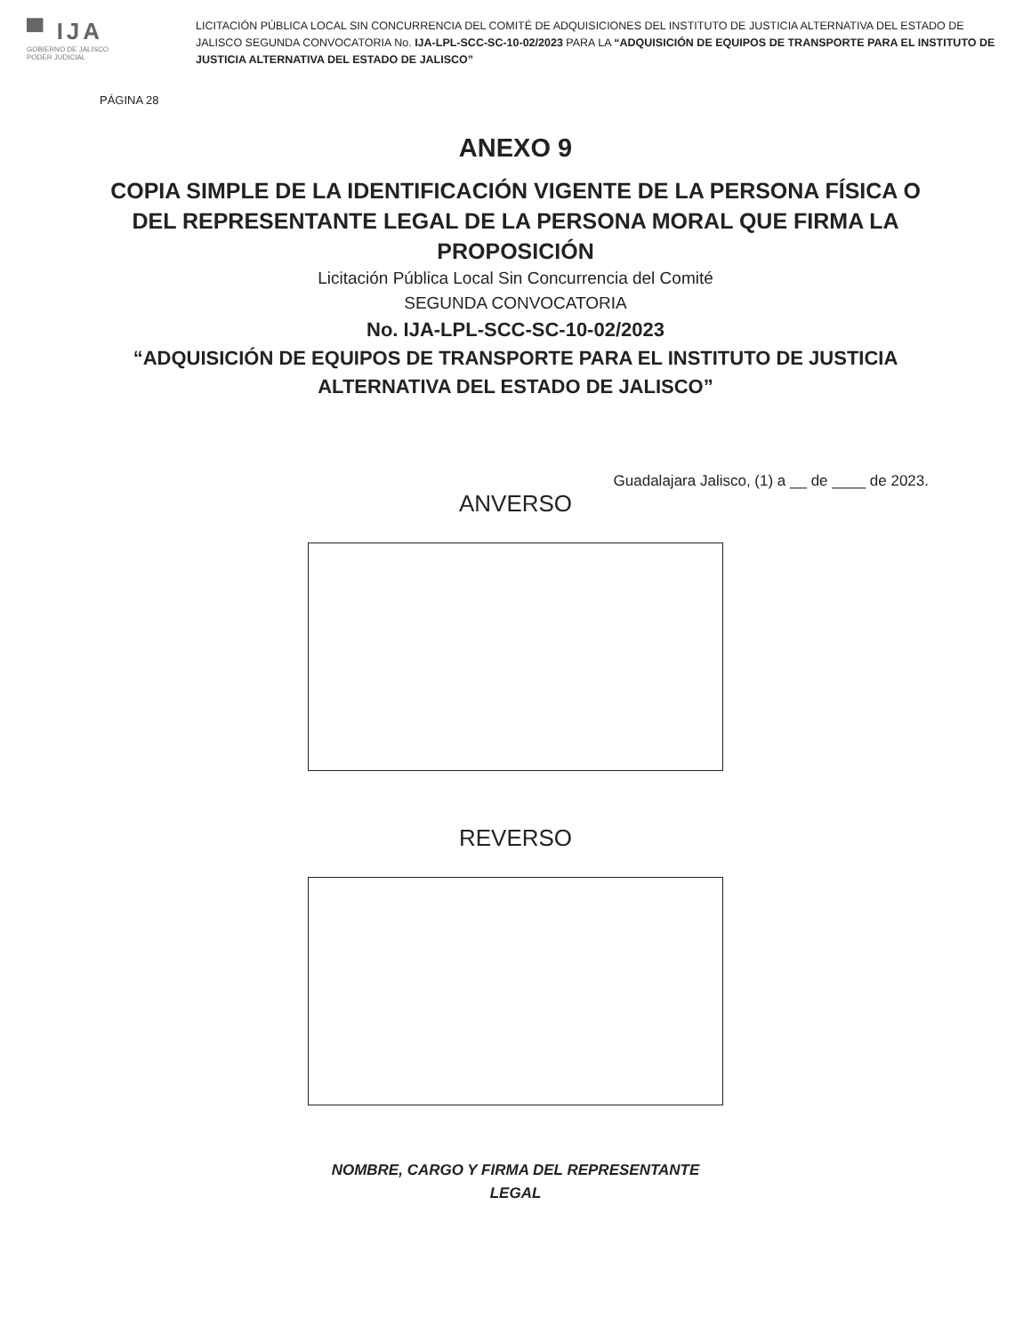▀ IJA
GOBIERNO DE JALISCO
PODER JUDICIAL
LICITACIÓN PÚBLICA LOCAL SIN CONCURRENCIA DEL COMITÉ DE ADQUISICIONES DEL INSTITUTO DE JUSTICIA ALTERNATIVA DEL ESTADO DE JALISCO SEGUNDA CONVOCATORIA No. IJA-LPL-SCC-SC-10-02/2023 PARA LA “ADQUISICIÓN DE EQUIPOS DE TRANSPORTE PARA EL INSTITUTO DE JUSTICIA ALTERNATIVA DEL ESTADO DE JALISCO”
PÁGINA 28
ANEXO 9
COPIA SIMPLE DE LA IDENTIFICACIÓN VIGENTE DE LA PERSONA FÍSICA O DEL REPRESENTANTE LEGAL DE LA PERSONA MORAL QUE FIRMA LA PROPOSICIÓN
Licitación Pública Local Sin Concurrencia del Comité
SEGUNDA CONVOCATORIA
No. IJA-LPL-SCC-SC-10-02/2023
“ADQUISICIÓN DE EQUIPOS DE TRANSPORTE PARA EL INSTITUTO DE JUSTICIA
ALTERNATIVA DEL ESTADO DE JALISCO”
Guadalajara Jalisco, (1) a __ de ____ de 2023.
ANVERSO
REVERSO
NOMBRE, CARGO Y FIRMA DEL REPRESENTANTE
LEGAL